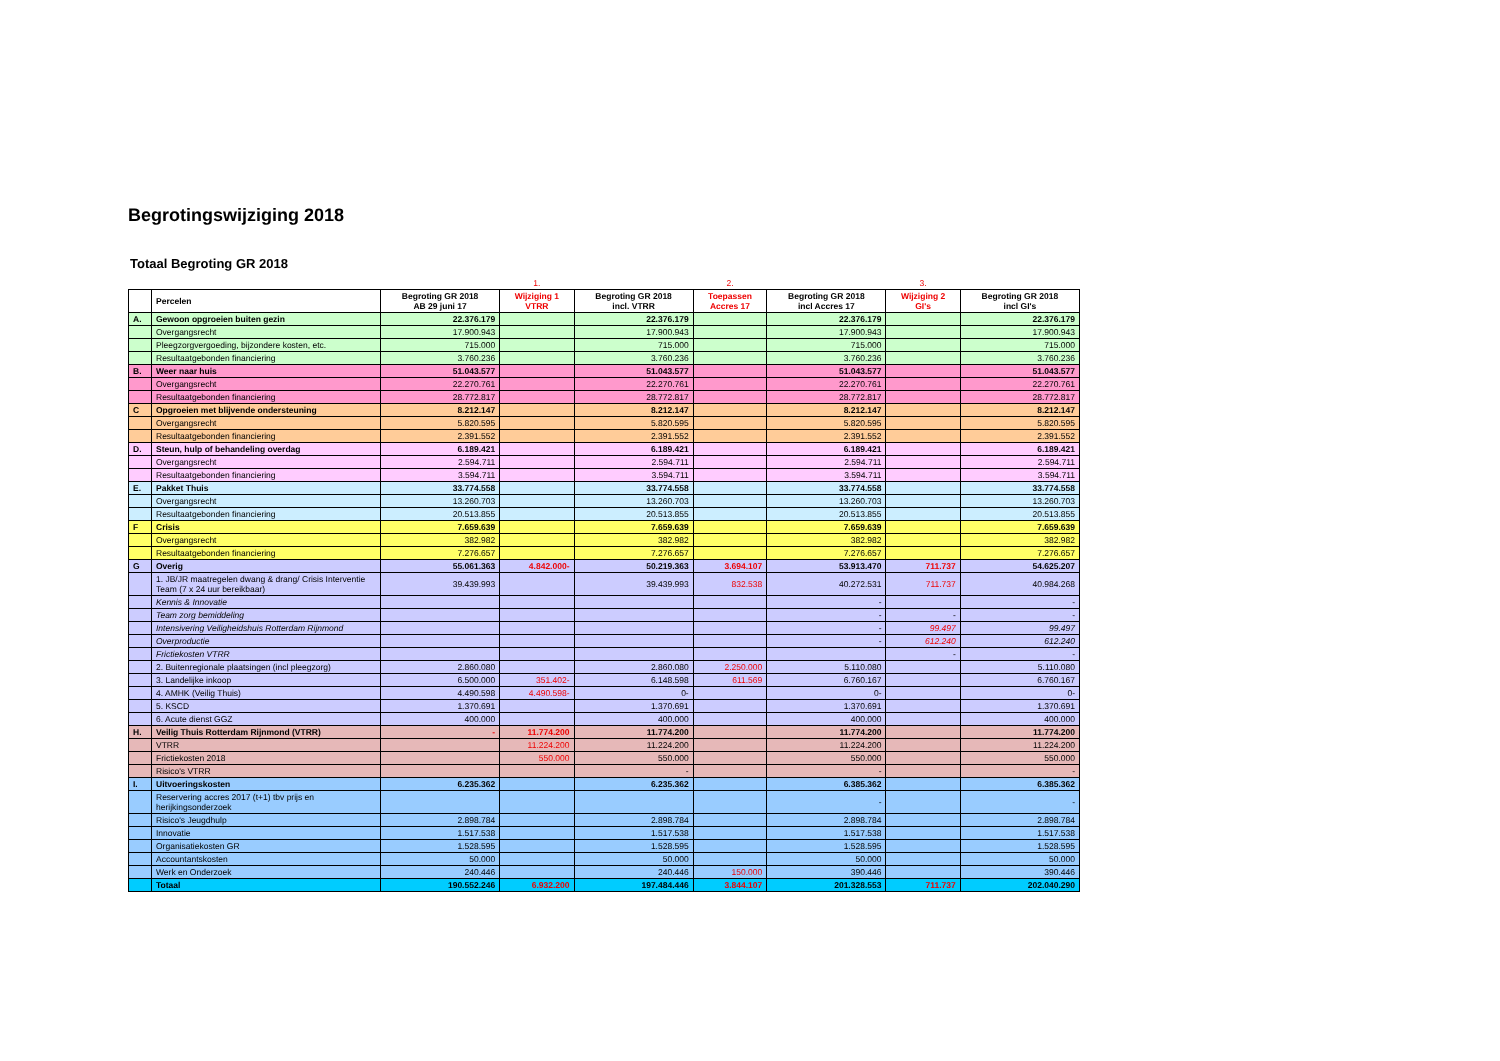Begrotingswijziging 2018
Totaal Begroting GR 2018
| | | | 1. | | 2. | | 3. | |
| | Percelen | Begroting GR 2018 AB 29 juni 17 | Wijziging 1 VTRR | Begroting GR 2018 incl. VTRR | Toepassen Accres 17 | Begroting GR 2018 incl Accres 17 | Wijziging 2 GI's | Begroting GR 2018 incl GI's |
| A. | Gewoon opgroeien buiten gezin | 22.376.179 | | 22.376.179 | | 22.376.179 | | 22.376.179 |
| | Overgangsrecht | 17.900.943 | | 17.900.943 | | 17.900.943 | | 17.900.943 |
| | Pleegzorgvergoeding, bijzondere kosten, etc. | 715.000 | | 715.000 | | 715.000 | | 715.000 |
| | Resultaatgebonden financiering | 3.760.236 | | 3.760.236 | | 3.760.236 | | 3.760.236 |
| B. | Weer naar huis | 51.043.577 | | 51.043.577 | | 51.043.577 | | 51.043.577 |
| | Overgangsrecht | 22.270.761 | | 22.270.761 | | 22.270.761 | | 22.270.761 |
| | Resultaatgebonden financiering | 28.772.817 | | 28.772.817 | | 28.772.817 | | 28.772.817 |
| C | Opgroeien met blijvende ondersteuning | 8.212.147 | | 8.212.147 | | 8.212.147 | | 8.212.147 |
| | Overgangsrecht | 5.820.595 | | 5.820.595 | | 5.820.595 | | 5.820.595 |
| | Resultaatgebonden financiering | 2.391.552 | | 2.391.552 | | 2.391.552 | | 2.391.552 |
| D. | Steun, hulp of behandeling overdag | 6.189.421 | | 6.189.421 | | 6.189.421 | | 6.189.421 |
| | Overgangsrecht | 2.594.711 | | 2.594.711 | | 2.594.711 | | 2.594.711 |
| | Resultaatgebonden financiering | 3.594.711 | | 3.594.711 | | 3.594.711 | | 3.594.711 |
| E. | Pakket Thuis | 33.774.558 | | 33.774.558 | | 33.774.558 | | 33.774.558 |
| | Overgangsrecht | 13.260.703 | | 13.260.703 | | 13.260.703 | | 13.260.703 |
| | Resultaatgebonden financiering | 20.513.855 | | 20.513.855 | | 20.513.855 | | 20.513.855 |
| F | Crisis | 7.659.639 | | 7.659.639 | | 7.659.639 | | 7.659.639 |
| | Overgangsrecht | 382.982 | | 382.982 | | 382.982 | | 382.982 |
| | Resultaatgebonden financiering | 7.276.657 | | 7.276.657 | | 7.276.657 | | 7.276.657 |
| G | Overig | 55.061.363 | 4.842.000- | 50.219.363 | 3.694.107 | 53.913.470 | 711.737 | 54.625.207 |
| | 1. JB/JR maatregelen dwang & drang/ Crisis Interventie Team (7 x 24 uur bereikbaar) | 39.439.993 | | 39.439.993 | 832.538 | 40.272.531 | 711.737 | 40.984.268 |
| | Kennis & Innovatie | | | | | - | | - |
| | Team zorg bemiddeling | | | | | - | - | - |
| | Intensivering Veiligheidshuis Rotterdam Rijnmond | | | | | - | 99.497 | 99.497 |
| | Overproductie | | | | | - | 612.240 | 612.240 |
| | Frictiekosten VTRR | | | | | | - | - |
| | 2. Buitenregionale plaatsingen (incl pleegzorg) | 2.860.080 | | 2.860.080 | 2.250.000 | 5.110.080 | | 5.110.080 |
| | 3. Landelijke inkoop | 6.500.000 | 351.402- | 6.148.598 | 611.569 | 6.760.167 | | 6.760.167 |
| | 4. AMHK (Veilig Thuis) | 4.490.598 | 4.490.598- | 0- | | 0- | | 0- |
| | 5. KSCD | 1.370.691 | | 1.370.691 | | 1.370.691 | | 1.370.691 |
| | 6. Acute dienst GGZ | 400.000 | | 400.000 | | 400.000 | | 400.000 |
| H. | Veilig Thuis Rotterdam Rijnmond (VTRR) | - | 11.774.200 | 11.774.200 | | 11.774.200 | | 11.774.200 |
| | VTRR | | 11.224.200 | 11.224.200 | | 11.224.200 | | 11.224.200 |
| | Frictiekosten 2018 | | 550.000 | 550.000 | | 550.000 | | 550.000 |
| | Risico's VTRR | | | - | | - | | - |
| I. | Uitvoeringskosten | 6.235.362 | | 6.235.362 | | 6.385.362 | | 6.385.362 |
| | Reservering accres 2017 (t+1) tbv prijs en herijkingsonderzoek | | | | | - | | - |
| | Risico's Jeugdhulp | 2.898.784 | | 2.898.784 | | 2.898.784 | | 2.898.784 |
| | Innovatie | 1.517.538 | | 1.517.538 | | 1.517.538 | | 1.517.538 |
| | Organisatiekosten GR | 1.528.595 | | 1.528.595 | | 1.528.595 | | 1.528.595 |
| | Accountantskosten | 50.000 | | 50.000 | | 50.000 | | 50.000 |
| | Werk en Onderzoek | 240.446 | | 240.446 | 150.000 | 390.446 | | 390.446 |
| | Totaal | 190.552.246 | 6.932.200 | 197.484.446 | 3.844.107 | 201.328.553 | 711.737 | 202.040.290 |